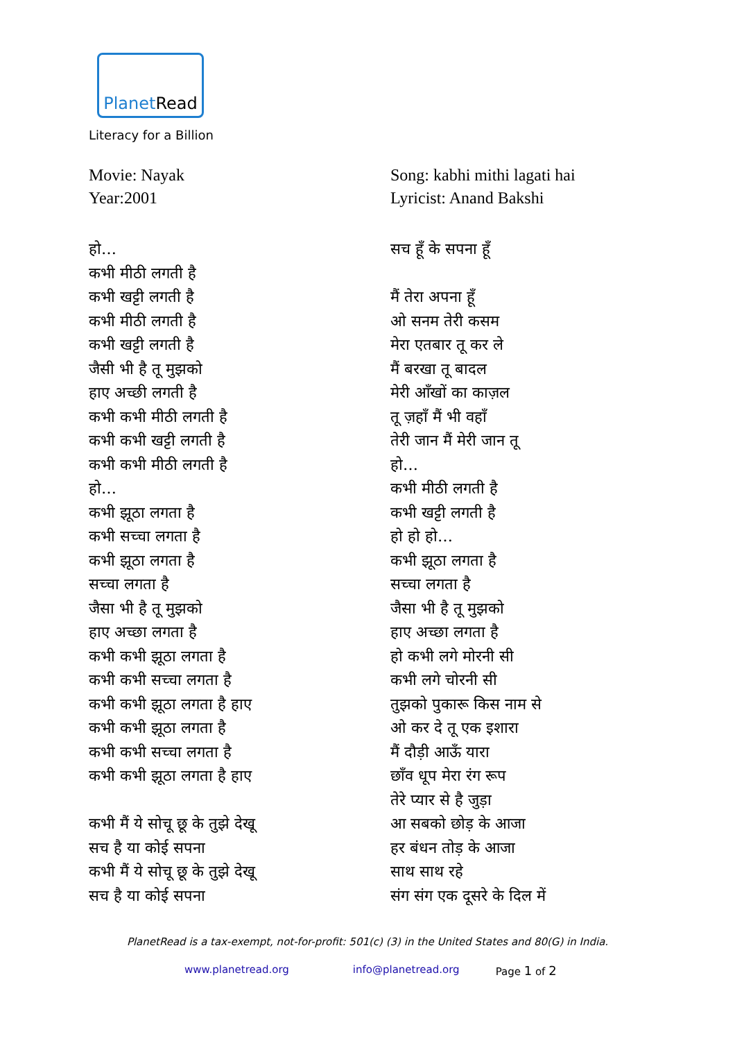Planet Read
Literacy for a Billion
Movie: Nayak
Year:2001
हो…
कभी मीठी लगती है
कभी खट्टी लगती है
कभी मीठी लगती है
कभी खट्टी लगती है
जैसी भी है तू मुझको
हाए अच्छी लगती है
कभी कभी मीठी लगती है
कभी कभी खट्टी लगती है
कभी कभी मीठी लगती है
हो…
कभी झूठा लगता है
कभी सच्चा लगता है
कभी झूठा लगता है
सच्चा लगता है
जैसा भी है तू मुझको
हाए अच्छा लगता है
कभी कभी झूठा लगता है
कभी कभी सच्चा लगता है
कभी कभी झूठा लगता है हाए
कभी कभी झूठा लगता है
कभी कभी सच्चा लगता है
कभी कभी झूठा लगता है हाए
कभी मैं ये सोचू छू के तुझे देखू
सच है या कोई सपना
कभी मैं ये सोचू छू के तुझे देखू
सच है या कोई सपना
Song: kabhi mithi lagati hai
Lyricist: Anand Bakshi
सच हूँ के सपना हूँ
मैं तेरा अपना हूँ
ओ सनम तेरी कसम
मेरा एतबार तू कर ले
मैं बरखा तू बादल
मेरी आँखों का काज़ल
तू ज़हाँ मैं भी वहाँ
तेरी जान मैं मेरी जान तू
हो…
कभी मीठी लगती है
कभी खट्टी लगती है
हो हो हो…
कभी झूठा लगता है
सच्चा लगता है
जैसा भी है तू मुझको
हाए अच्छा लगता है
हो कभी लगे मोरनी सी
कभी लगे चोरनी सी
तुझको पुकारू किस नाम से
ओ कर दे तू एक इशारा
मैं दौड़ी आऊँ यारा
छाँव धूप मेरा रंग रूप
तेरे प्यार से है जुड़ा
आ सबको छोड़ के आजा
हर बंधन तोड़ के आजा
साथ साथ रहे
संग संग एक दूसरे के दिल में
PlanetRead is a tax-exempt, not-for-profit: 501(c) (3) in the United States and 80(G) in India.
www.planetread.org info@planetread.org Page 1 of 2